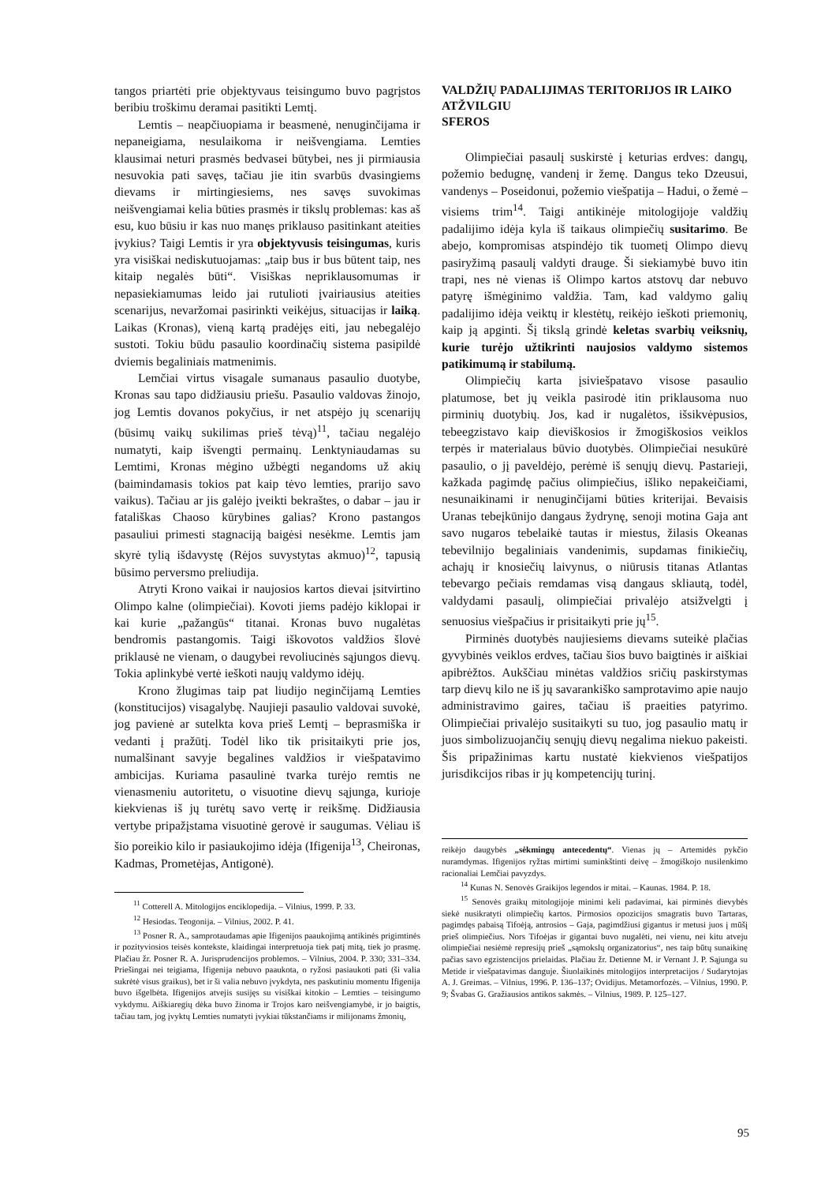tangos priartėti prie objektyvaus teisingumo buvo pagrįstos beribiu troškimu deramai pasitikti Lemtį.
Lemtis – neapčiuopiama ir beasmenė, nenuginčijama ir nepaneigiama, nesulaikoma ir neišvengiama. Lemties klausimai neturi prasmės bedvasei būtybei, nes ji pirmiausia nesuvokia pati savęs, tačiau jie itin svarbūs dvasingiems dievams ir mirtingiesiems, nes savęs suvokimas neišvengiamai kelia būties prasmės ir tikslų problemas: kas aš esu, kuo būsiu ir kas nuo manęs priklauso pasitinkant ateities įvykius? Taigi Lemtis ir yra objektyvusis teisingumas, kuris yra visiškai nediskutuojamas: „taip bus ir bus būtent taip, nes kitaip negalės būti“. Visiškas nepriklausomumas ir nepasiekiamumas leido jai rutulioti įvairiausius ateities scenarijus, nevaržomai pasirinkti veikėjus, situacijas ir laiką. Laikas (Kronas), vieną kartą pradėjęs eiti, jau nebegalėjo sustoti. Tokiu būdu pasaulio koordinačių sistema pasipildė dviemis begaliniais matmenimis.
Lemčiai virtus visagale sumanaus pasaulio duotybe, Kronas sau tapo didžiausiu priešu. Pasaulio valdovas žinojo, jog Lemtis dovanos pokyčius, ir net atspėjo jų scenarijų (būsimų vaikų sukilimas prieš tėvą)<sup>11</sup>, tačiau negalėjo numatyti, kaip išvengti permainų. Lenktyniaudamas su Lemtimi, Kronas mėgino užbėgti negandoms už akių (baimindamasis tokios pat kaip tėvo lemties, prarijo savo vaikus). Tačiau ar jis galėjo įveikti bekraštes, o dabar – jau ir fatališkas Chaoso kūrybines galias? Krono pastangos pasauliui primesti stagnaciją baigėsi nesėkme. Lemtis jam skyrė tylią išdavystę (Rėjos suvystytas akmuo)<sup>12</sup>, tapusią būsimo perversmo preliudija.
Atryti Krono vaikai ir naujosios kartos dievai įsitvirtino Olimpo kalne (olimpiečiai). Kovoti jiems padėjo kiklopai ir kai kurie „pažangūs“ titanai. Kronas buvo nugalėtas bendromis pastangomis. Taigi iškovotos valdžios šlovė priklausė ne vienam, o daugybei revoliucinės sąjungos dievų. Tokia aplinkybė vertė ieškoti naujų valdymo idėjų.
Krono žlugimas taip pat liudijo neginčijamą Lemties (konstitucijos) visagalybę. Naujieji pasaulio valdovai suvokė, jog pavienė ar sutelkta kova prieš Lemtį – beprasmiška ir vedanti į pražūtį. Todėl liko tik prisitaikyti prie jos, numalšinant savyje begalines valdžios ir viešpatavimo ambicijas. Kuriama pasaulinė tvarka turėjo remtis ne vienasmeniu autoritetu, o visuotine dievų sąjunga, kurioje kiekvienas iš jų turėtų savo vertę ir reikšmę. Didžiausia vertybe pripažįstama visuotinė gerovė ir saugumas. Vėliau iš šio poreikio kilo ir pasiaukojimo idėja (Ifigenija<sup>13</sup>, Cheironas, Kadmas, Prometėjas, Antigonė).
<sup>11</sup> Cotterell A. Mitologijos enciklopedija. – Vilnius, 1999. P. 33.
<sup>12</sup> Hesiodas. Teogonija. – Vilnius, 2002. P. 41.
<sup>13</sup> Posner R. A., samprotaudamas apie Ifigenijos paaukojimą antikinės prigimtinės ir pozityviosios teisės kontekste, klaidingai interpretuoja tiek patį mitą, tiek jo prasmę. Plačiau žr. Posner R. A. Jurisprudencijos problemos. – Vilnius, 2004. P. 330; 331–334. Priešingai nei teigiama, Ifigenija nebuvo paaukota, o ryžosi pasiaukoti pati (ši valia sukrėtė visus graikus), bet ir ši valia nebuvo įvykdyta, nes paskutiniu momentu Ifigenija buvo išgelbėta. Ifigenijos atvejis susijęs su visiškai kitokio – Lemties – teisingumo vykdymu. Aiškiaregių dėka buvo žinoma ir Trojos karo neišvengiamybė, ir jo baigtis, tačiau tam, jog įvyktų Lemties numatyti įvykiai tūkstančiams ir milijonams žmonių,
VALDŽIŲ PADALIJIMAS TERITORIJOS IR LAIKO ATŽVILGIU
SFEROS
Olimpiečiai pasaulį suskirstė į keturias erdves: dangų, požemio bedugnę, vandenį ir žemę. Dangus teko Dzeusui, vandenys – Poseidonui, požemio viešpatija – Hadui, o žemė – visiems trim<sup>14</sup>. Taigi antikinėje mitologijoje valdžių padalijimo idėja kyla iš taikaus olimpiečių susitarimo. Be abejo, kompromisas atspindėjo tik tuometį Olimpo dievų pasiryžimą pasaulį valdyti drauge. Ši siekiamybė buvo itin trapi, nes nė vienas iš Olimpo kartos atstovų dar nebuvo patyrę išmėginimo valdžia. Tam, kad valdymo galių padalijimo idėja veiktų ir klestėtų, reikėjo ieškoti priemonių, kaip ją apginti. Šį tikslą grindė keletas svarbių veiksnių, kurie turėjo užtikrinti naujosios valdymo sistemos patikimumą ir stabilumą.
Olimpiečių karta įsiviešpatavo visose pasaulio platumose, bet jų veikla pasirodė itin priklausoma nuo pirminių duotybių. Jos, kad ir nugalėtos, išsikvėpusios, tebeegzistavo kaip dieviškosios ir žmogiškosios veiklos terpės ir materialaus būvio duotybės. Olimpiečiai nesukūrė pasaulio, o jį paveldėjo, perėmė iš senųjų dievų. Pastarieji, kažkada pagimdę pačius olimpiečius, išliko nepakeičiami, nesunaikinami ir nenuginčijami būties kriterijai. Bevaisis Uranas tebeįkūnijo dangaus žydrynę, senoji motina Gaja ant savo nugaros tebelaikė tautas ir miestus, žilasis Okeanas tebevilnijo begaliniais vandenimis, supdamas finikiečių, achajų ir knosiečių laivynus, o niūrusis titanas Atlantas tebevargo pečiais remdamas visą dangaus skliautą, todėl, valdydami pasaulį, olimpiečiai privalėjo atsižvelgti į senuosius viešpačius ir prisitaikyti prie jų<sup>15</sup>.
Pirminės duotybės naujiesiems dievams suteikė plačias gyvybinės veiklos erdves, tačiau šios buvo baigtinės ir aiškiai apibrėžtos. Aukščiau minėtas valdžios sričių paskirstymas tarp dievų kilo ne iš jų savarankiško samprotavimo apie naujo administravimo gaires, tačiau iš praeities patyrimo. Olimpiečiai privalėjo susitaikyti su tuo, jog pasaulio matų ir juos simbolizuojančių senųjų dievų negalima niekuo pakeisti. Šis pripažinimas kartu nustatė kiekvienos viešpatijos jurisdikcijos ribas ir jų kompetencijų turinį.
reikėjo daugybės „sėkmingų antecedentų“. Vienas jų – Artemidės pykčio nuramdymas. Ifigenijos ryžtas mirtimi suminkštinti deivę – žmogiškojo nusilenkimo racionaliai Lemčiai pavyzdys.
<sup>14</sup> Kunas N. Senovės Graikijos legendos ir mitai. – Kaunas. 1984. P. 18.
<sup>15</sup> Senovės graikų mitologijoje minimi keli padavimai, kai pirminės dievybės siekė nusikratyti olimpiečių kartos. Pirmosios opozicijos smagratis buvo Tartaras, pagimdęs pabaisą Tifoėją, antrosios – Gaja, pagimdžiusi gigantus ir metusi juos į mūšį prieš olimpiečius. Nors Tifoėjas ir gigantai buvo nugalėti, nei vienu, nei kitu atveju olimpiečiai nesiėmė represijų prieš „sąmokslų organizatorius“, nes taip būtų sunaikinę pačias savo egzistencijos prielaidas. Plačiau žr. Detienne M. ir Vernant J. P. Sąjunga su Metide ir viešpatavimas danguje. Šiuolaikinės mitologijos interpretacijos / Sudarytojas A. J. Greimas. – Vilnius, 1996. P. 136–137; Ovidijus. Metamorfozės. – Vilnius, 1990. P. 9; Švabas G. Gražiausios antikos sakmės. – Vilnius, 1989. P. 125–127.
95